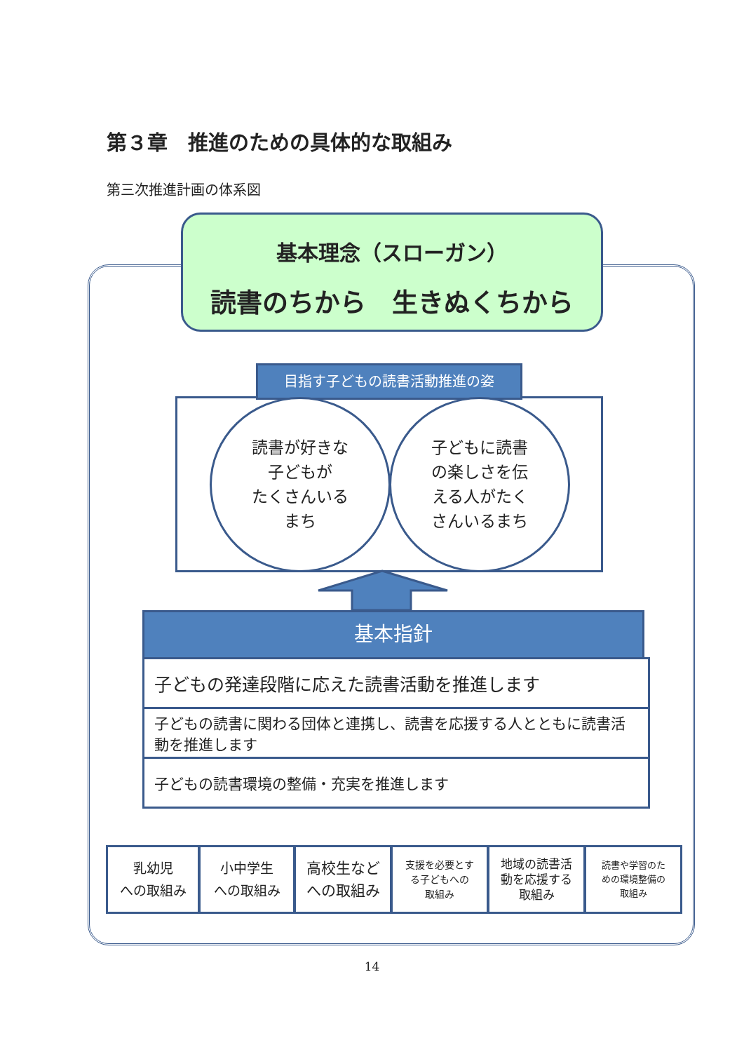第３章　推進のための具体的な取組み
第三次推進計画の体系図
基本理念（スローガン）
読書のちから　生きぬくちから
目指す子どもの読書活動推進の姿
読書が好きな
子どもが
たくさんいる
まち
子どもに読書
の楽しさを伝
える人がたく
さんいるまち
基本指針
子どもの発達段階に応えた読書活動を推進します
子どもの読書に関わる団体と連携し、読書を応援する人とともに読書活動を推進します
子どもの読書環境の整備・充実を推進します
乳幼児
への取組み
小中学生
への取組み
高校生など
への取組み
支援を必要とす
る子どもへの
取組み
地域の読書活
動を応援する
取組み
読書や学習のた
めの環境整備の
取組み
14